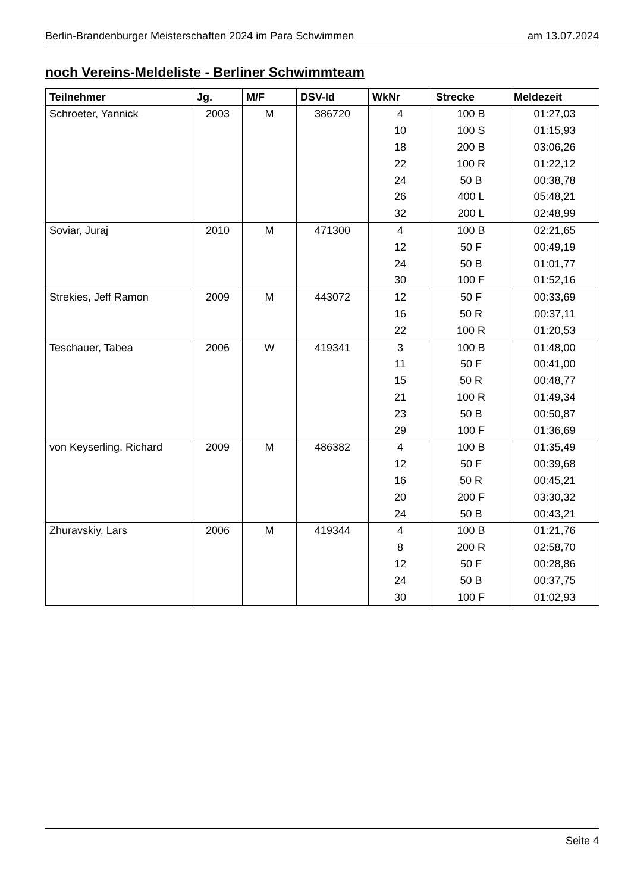Berlin-Brandenburger Meisterschaften 2024 im Para Schwimmen am 13.07.2024
noch Vereins-Meldeliste - Berliner Schwimmteam
| Teilnehmer | Jg. | M/F | DSV-Id | WkNr | Strecke | Meldezeit |
| --- | --- | --- | --- | --- | --- | --- |
| Schroeter, Yannick | 2003 | M | 386720 | 4 | 100 B | 01:27,03 |
| | | | | 10 | 100 S | 01:15,93 |
| | | | | 18 | 200 B | 03:06,26 |
| | | | | 22 | 100 R | 01:22,12 |
| | | | | 24 | 50 B | 00:38,78 |
| | | | | 26 | 400 L | 05:48,21 |
| | | | | 32 | 200 L | 02:48,99 |
| Soviar, Juraj | 2010 | M | 471300 | 4 | 100 B | 02:21,65 |
| | | | | 12 | 50 F | 00:49,19 |
| | | | | 24 | 50 B | 01:01,77 |
| | | | | 30 | 100 F | 01:52,16 |
| Strekies, Jeff Ramon | 2009 | M | 443072 | 12 | 50 F | 00:33,69 |
| | | | | 16 | 50 R | 00:37,11 |
| | | | | 22 | 100 R | 01:20,53 |
| Teschauer, Tabea | 2006 | W | 419341 | 3 | 100 B | 01:48,00 |
| | | | | 11 | 50 F | 00:41,00 |
| | | | | 15 | 50 R | 00:48,77 |
| | | | | 21 | 100 R | 01:49,34 |
| | | | | 23 | 50 B | 00:50,87 |
| | | | | 29 | 100 F | 01:36,69 |
| von Keyserling, Richard | 2009 | M | 486382 | 4 | 100 B | 01:35,49 |
| | | | | 12 | 50 F | 00:39,68 |
| | | | | 16 | 50 R | 00:45,21 |
| | | | | 20 | 200 F | 03:30,32 |
| | | | | 24 | 50 B | 00:43,21 |
| Zhuravskiy, Lars | 2006 | M | 419344 | 4 | 100 B | 01:21,76 |
| | | | | 8 | 200 R | 02:58,70 |
| | | | | 12 | 50 F | 00:28,86 |
| | | | | 24 | 50 B | 00:37,75 |
| | | | | 30 | 100 F | 01:02,93 |
Seite 4